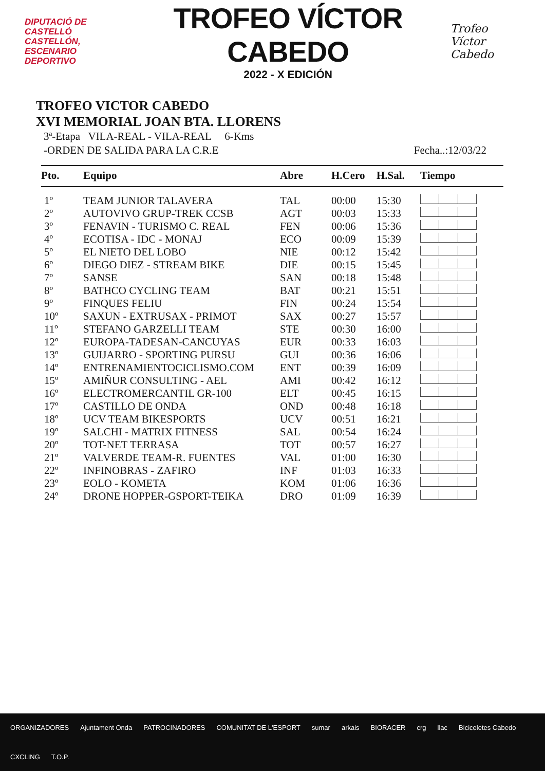DIPUTACIÓ DE CASTELLÓ
CASTELLÓN,
ESCENARIO
DEPORTIVO
TROFEO VÍCTOR CABEDO
2022 - X EDICIÓN
Trofeo
Víctor Cabedo
TROFEO VICTOR CABEDO
XVI MEMORIAL JOAN BTA. LLORENS
3ª-Etapa VILA-REAL - VILA-REAL 6-Kms
-ORDEN DE SALIDA PARA LA C.R.E Fecha..:12/03/22
| Pto. | Equipo | Abre | H.Cero | H.Sal. | Tiempo |
| --- | --- | --- | --- | --- | --- |
| 1º | TEAM JUNIOR TALAVERA | TAL | 00:00 | 15:30 | |
| 2º | AUTOVIVO GRUP-TREK CCSB | AGT | 00:03 | 15:33 | |
| 3º | FENAVIN - TURISMO C. REAL | FEN | 00:06 | 15:36 | |
| 4º | ECOTISA - IDC - MONAJ | ECO | 00:09 | 15:39 | |
| 5º | EL NIETO DEL LOBO | NIE | 00:12 | 15:42 | |
| 6º | DIEGO DIEZ - STREAM BIKE | DIE | 00:15 | 15:45 | |
| 7º | SANSE | SAN | 00:18 | 15:48 | |
| 8º | BATHCO CYCLING TEAM | BAT | 00:21 | 15:51 | |
| 9º | FINQUES FELIU | FIN | 00:24 | 15:54 | |
| 10º | SAXUN - EXTRUSAX - PRIMOT | SAX | 00:27 | 15:57 | |
| 11º | STEFANO GARZELLI TEAM | STE | 00:30 | 16:00 | |
| 12º | EUROPA-TADESAN-CANCUYAS | EUR | 00:33 | 16:03 | |
| 13º | GUIJARRO - SPORTING PURSU | GUI | 00:36 | 16:06 | |
| 14º | ENTRENAMIENTOCICLISMO.COM | ENT | 00:39 | 16:09 | |
| 15º | AMIÑUR CONSULTING - AEL | AMI | 00:42 | 16:12 | |
| 16º | ELECTROMERCANTIL GR-100 | ELT | 00:45 | 16:15 | |
| 17º | CASTILLO DE ONDA | OND | 00:48 | 16:18 | |
| 18º | UCV TEAM BIKESPORTS | UCV | 00:51 | 16:21 | |
| 19º | SALCHI - MATRIX FITNESS | SAL | 00:54 | 16:24 | |
| 20º | TOT-NET TERRASA | TOT | 00:57 | 16:27 | |
| 21º | VALVERDE TEAM-R. FUENTES | VAL | 01:00 | 16:30 | |
| 22º | INFINOBRAS - ZAFIRO | INF | 01:03 | 16:33 | |
| 23º | EOLO - KOMETA | KOM | 01:06 | 16:36 | |
| 24º | DRONE HOPPER-GSPORT-TEIKA | DRO | 01:09 | 16:39 | |
ORGANIZADORES Ajuntament Onda PATROCINADORES COMUNITAT DE L'ESPORT sumar arkais BIORACER crg llac Biciceletes Cabedo CXCLING T.O.P.